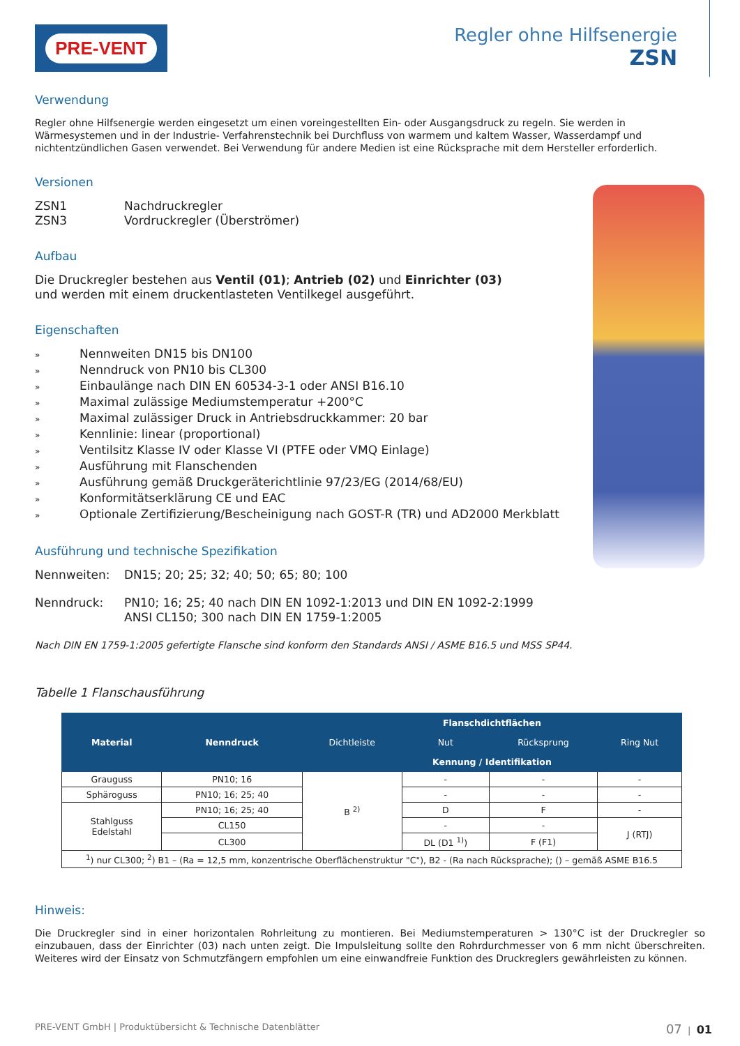PRE-VENT
Regler ohne Hilfsenergie
ZSN
Verwendung
Regler ohne Hilfsenergie werden eingesetzt um einen voreingestellten Ein- oder Ausgangsdruck zu regeln. Sie werden in Wärmesystemen und in der Industrie- Verfahrenstechnik bei Durchfluss von warmem und kaltem Wasser, Wasserdampf und nichtentzündlichen Gasen verwendet. Bei Verwendung für andere Medien ist eine Rücksprache mit dem Hersteller erforderlich.
Versionen
ZSN1 Nachdruckregler
ZSN3 Vordruckregler (Überströmer)
Aufbau
Die Druckregler bestehen aus Ventil (01); Antrieb (02) und Einrichter (03)
und werden mit einem druckentlasteten Ventilkegel ausgeführt.
Eigenschaften
» Nennweiten DN15 bis DN100
» Nenndruck von PN10 bis CL300
» Einbaulänge nach DIN EN 60534-3-1 oder ANSI B16.10
» Maximal zulässige Mediumstemperatur +200°C
» Maximal zulässiger Druck in Antriebsdruckkammer: 20 bar
» Kennlinie: linear (proportional)
» Ventilsitz Klasse IV oder Klasse VI (PTFE oder VMQ Einlage)
» Ausführung mit Flanschenden
» Ausführung gemäß Druckgeräterichtlinie 97/23/EG (2014/68/EU)
» Konformitätserklärung CE und EAC
» Optionale Zertifizierung/Bescheinigung nach GOST-R (TR) und AD2000 Merkblatt
Ausführung und technische Spezifikation
Nennweiten: DN15; 20; 25; 32; 40; 50; 65; 80; 100
Nenndruck: PN10; 16; 25; 40 nach DIN EN 1092-1:2013 und DIN EN 1092-2:1999
ANSI CL150; 300 nach DIN EN 1759-1:2005
Nach DIN EN 1759-1:2005 gefertigte Flansche sind konform den Standards ANSI / ASME B16.5 und MSS SP44.
Tabelle 1 Flanschausführung
| Material | Nenndruck | Flanschdichtflächen | | | |
| --- | --- | --- | --- | --- | --- |
| | | Dichtleiste | Nut | Rücksprung | Ring Nut |
| | | Kennung / Identifikation | | | |
| Grauguss | PN10; 16 | B <sup>2)</sup> | - | - | - |
| Sphäroguss | PN10; 16; 25; 40 | | - | - | - |
| Stahlguss Edelstahl | PN10; 16; 25; 40 | | D | F | - |
| | CL150 | | - | - | J (RTJ) |
| | CL300 | | DL (D1 <sup>1)</sup>) | F (F1) | |
| <sup>1</sup>) nur CL300; <sup>2</sup>) B1 – (Ra = 12,5 mm, konzentrische Oberflächenstruktur "C"), B2 - (Ra nach Rücksprache); () – gemäß ASME B16.5 | | | | | |
Hinweis:
Die Druckregler sind in einer horizontalen Rohrleitung zu montieren. Bei Mediumstemperaturen > 130°C ist der Druckregler so einzubauen, dass der Einrichter (03) nach unten zeigt. Die Impulsleitung sollte den Rohrdurchmesser von 6 mm nicht überschreiten. Weiteres wird der Einsatz von Schmutzfängern empfohlen um eine einwandfreie Funktion des Druckreglers gewährleisten zu können.
PRE-VENT GmbH | Produktübersicht & Technische Datenblätter 07 | 01